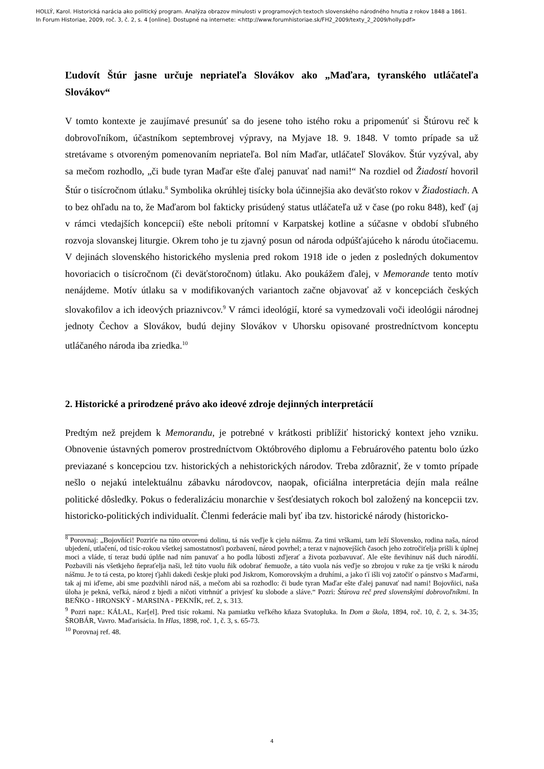HOLLÝ, Karol. Historická narácia ako politický program. Analýza obrazov minulosti v programových textoch slovenského národného hnutia z rokov 1848 a 1861.
In Forum Historiae, 2009, roč. 3, č. 2, s. 4 [online]. Dostupné na internete: <http://www.forumhistoriae.sk/FH2_2009/texty_2_2009/holly.pdf>
Ľudovít Štúr jasne určuje nepriateľa Slovákov ako „Maďara, tyranského utláčateľa Slovákov“
V tomto kontexte je zaujímavé presunúť sa do jesene toho istého roku a pripomenúť si Štúrovu reč k dobrovoľníkom, účastníkom septembrovej výpravy, na Myjave 18. 9. 1848. V tomto prípade sa už stretávame s otvoreným pomenovaním nepriateľa. Bol ním Maďar, utláčateľ Slovákov. Štúr vyzýval, aby sa mečom rozhodlo, „či bude tyran Maďar ešte ďalej panuvať nad nami!“ Na rozdiel od Žiadostí hovoril Štúr o tisícročnom útlaku.<sup>8</sup> Symbolika okrúhlej tisícky bola účinnejšia ako deväťsto rokov v Žiadostiach. A to bez ohľadu na to, že Maďarom bol fakticky prisúdený status utláčateľa už v čase (po roku 848), keď (aj v rámci vtedajších koncepcií) ešte neboli prítomní v Karpatskej kotline a súčasne v období sľubného rozvoja slovanskej liturgie. Okrem toho je tu zjavný posun od národa odpúšťajúceho k národu útočiacemu. V dejinách slovenského historického myslenia pred rokom 1918 ide o jeden z posledných dokumentov hovoriacich o tisícročnom (či deväťstoročnom) útlaku. Ako poukážem ďalej, v Memorande tento motív nenájdeme. Motív útlaku sa v modifikovaných variantoch začne objavovať až v koncepciách českých slovakofilov a ich ideových priaznivcov.<sup>9</sup> V rámci ideológií, ktoré sa vymedzovali voči ideológii národnej jednoty Čechov a Slovákov, budú dejiny Slovákov v Uhorsku opisované prostredníctvom konceptu utláčaného národa iba zriedka.<sup>10</sup>
2. Historické a prirodzené právo ako ideové zdroje dejinných interpretácií
Predtým než prejdem k Memorandu, je potrebné v krátkosti priblížiť historický kontext jeho vzniku. Obnovenie ústavných pomerov prostredníctvom Októbrového diplomu a Februárového patentu bolo úzko previazané s koncepciou tzv. historických a nehistorických národov. Treba zdôrazniť, že v tomto prípade nešlo o nejakú intelektuálnu zábavku národovcov, naopak, oficiálna interpretácia dejín mala reálne politické dôsledky. Pokus o federalizáciu monarchie v šesťdesiatych rokoch bol založený na koncepcii tzv. historicko-politických individualít. Členmi federácie mali byť iba tzv. historické národy (historicko-
<sup>8</sup> Porovnaj: „Bojovňíci! Pozriťe na túto otvorenú dolinu, tá nás veďje k cjelu nášmu. Za timi vrškami, tam leží Slovensko, rodina naša, národ ubjedení, utlačení, od tisíc-rokou všetkej samostatnosťi pozbavení, národ povrhel; a teraz v najnovejších časoch jeho zotročiťelja prišli k úplnej moci a vláde, tí teraz budú úplňe nad ním panuvať a ho podla lúbosti zďjerať a života pozbavuvať. Ale ešte ňevihinuv náš duch národňí. Pozbavili nás všetkjeho ňepraťelja naši, lež túto vuolu ňik odobrať ňemuože, a táto vuola nás veďje so zbrojou v ruke za tje vrški k národu nášmu. Je to tá cesta, po ktorej ťjahli dakedi českje pluki pod Jiskrom, Komorovským a druhími, a jako ťí išli voj zatočiť o pánstvo s Maďarmi, tak aj mi iďeme, abi sme pozdvihli národ náš, a mečom abi sa rozhodlo: či bude tyran Maďar ešte ďalej panuvať nad nami! Bojovňici, naša úloha je pekná, veľká, národ z bjedi a ničoti vitrhnúť a privjesť ku slobode a sláve.“ Pozri: Štúrova reč pred slovenskými dobrovoľníkmi. In BEŇKO - HRONSKÝ - MARSINA - PEKNÍK, ref. 2, s. 313.
<sup>9</sup> Pozri napr.: KÁLAL, Kar[el]. Pred tisíc rokami. Na pamiatku veľkého kňaza Svatopluka. In Dom a škola, 1894, roč. 10, č. 2, s. 34-35; ŠROBÁR, Vavro. Maďarisácia. In Hlas, 1898, roč. 1, č. 3, s. 65-73.
<sup>10</sup> Porovnaj ref. 48.
4